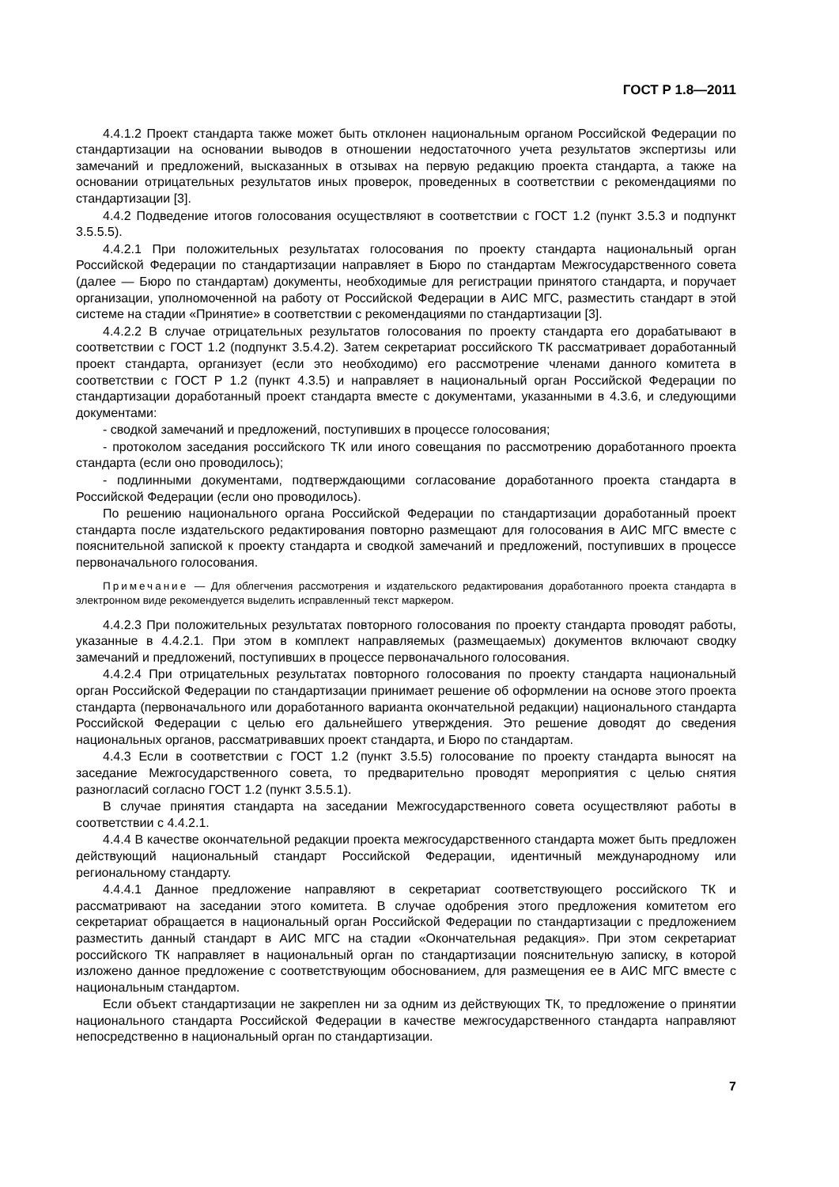ГОСТ Р 1.8—2011
4.4.1.2 Проект стандарта также может быть отклонен национальным органом Российской Федерации по стандартизации на основании выводов в отношении недостаточного учета результатов экспертизы или замечаний и предложений, высказанных в отзывах на первую редакцию проекта стандарта, а также на основании отрицательных результатов иных проверок, проведенных в соответствии с рекомендациями по стандартизации [3].
4.4.2 Подведение итогов голосования осуществляют в соответствии с ГОСТ 1.2 (пункт 3.5.3 и подпункт 3.5.5.5).
4.4.2.1 При положительных результатах голосования по проекту стандарта национальный орган Российской Федерации по стандартизации направляет в Бюро по стандартам Межгосударственного совета (далее — Бюро по стандартам) документы, необходимые для регистрации принятого стандарта, и поручает организации, уполномоченной на работу от Российской Федерации в АИС МГС, разместить стандарт в этой системе на стадии «Принятие» в соответствии с рекомендациями по стандартизации [3].
4.4.2.2 В случае отрицательных результатов голосования по проекту стандарта его дорабатывают в соответствии с ГОСТ 1.2 (подпункт 3.5.4.2). Затем секретариат российского ТК рассматривает доработанный проект стандарта, организует (если это необходимо) его рассмотрение членами данного комитета в соответствии с ГОСТ Р 1.2 (пункт 4.3.5) и направляет в национальный орган Российской Федерации по стандартизации доработанный проект стандарта вместе с документами, указанными в 4.3.6, и следующими документами:
- сводкой замечаний и предложений, поступивших в процессе голосования;
- протоколом заседания российского ТК или иного совещания по рассмотрению доработанного проекта стандарта (если оно проводилось);
- подлинными документами, подтверждающими согласование доработанного проекта стандарта в Российской Федерации (если оно проводилось).
По решению национального органа Российской Федерации по стандартизации доработанный проект стандарта после издательского редактирования повторно размещают для голосования в АИС МГС вместе с пояснительной запиской к проекту стандарта и сводкой замечаний и предложений, поступивших в процессе первоначального голосования.
Примечание — Для облегчения рассмотрения и издательского редактирования доработанного проекта стандарта в электронном виде рекомендуется выделить исправленный текст маркером.
4.4.2.3 При положительных результатах повторного голосования по проекту стандарта проводят работы, указанные в 4.4.2.1. При этом в комплект направляемых (размещаемых) документов включают сводку замечаний и предложений, поступивших в процессе первоначального голосования.
4.4.2.4 При отрицательных результатах повторного голосования по проекту стандарта национальный орган Российской Федерации по стандартизации принимает решение об оформлении на основе этого проекта стандарта (первоначального или доработанного варианта окончательной редакции) национального стандарта Российской Федерации с целью его дальнейшего утверждения. Это решение доводят до сведения национальных органов, рассматривавших проект стандарта, и Бюро по стандартам.
4.4.3 Если в соответствии с ГОСТ 1.2 (пункт 3.5.5) голосование по проекту стандарта выносят на заседание Межгосударственного совета, то предварительно проводят мероприятия с целью снятия разногласий согласно ГОСТ 1.2 (пункт 3.5.5.1).
В случае принятия стандарта на заседании Межгосударственного совета осуществляют работы в соответствии с 4.4.2.1.
4.4.4 В качестве окончательной редакции проекта межгосударственного стандарта может быть предложен действующий национальный стандарт Российской Федерации, идентичный международному или региональному стандарту.
4.4.4.1 Данное предложение направляют в секретариат соответствующего российского ТК и рассматривают на заседании этого комитета. В случае одобрения этого предложения комитетом его секретариат обращается в национальный орган Российской Федерации по стандартизации с предложением разместить данный стандарт в АИС МГС на стадии «Окончательная редакция». При этом секретариат российского ТК направляет в национальный орган по стандартизации пояснительную записку, в которой изложено данное предложение с соответствующим обоснованием, для размещения ее в АИС МГС вместе с национальным стандартом.
Если объект стандартизации не закреплен ни за одним из действующих ТК, то предложение о принятии национального стандарта Российской Федерации в качестве межгосударственного стандарта направляют непосредственно в национальный орган по стандартизации.
7